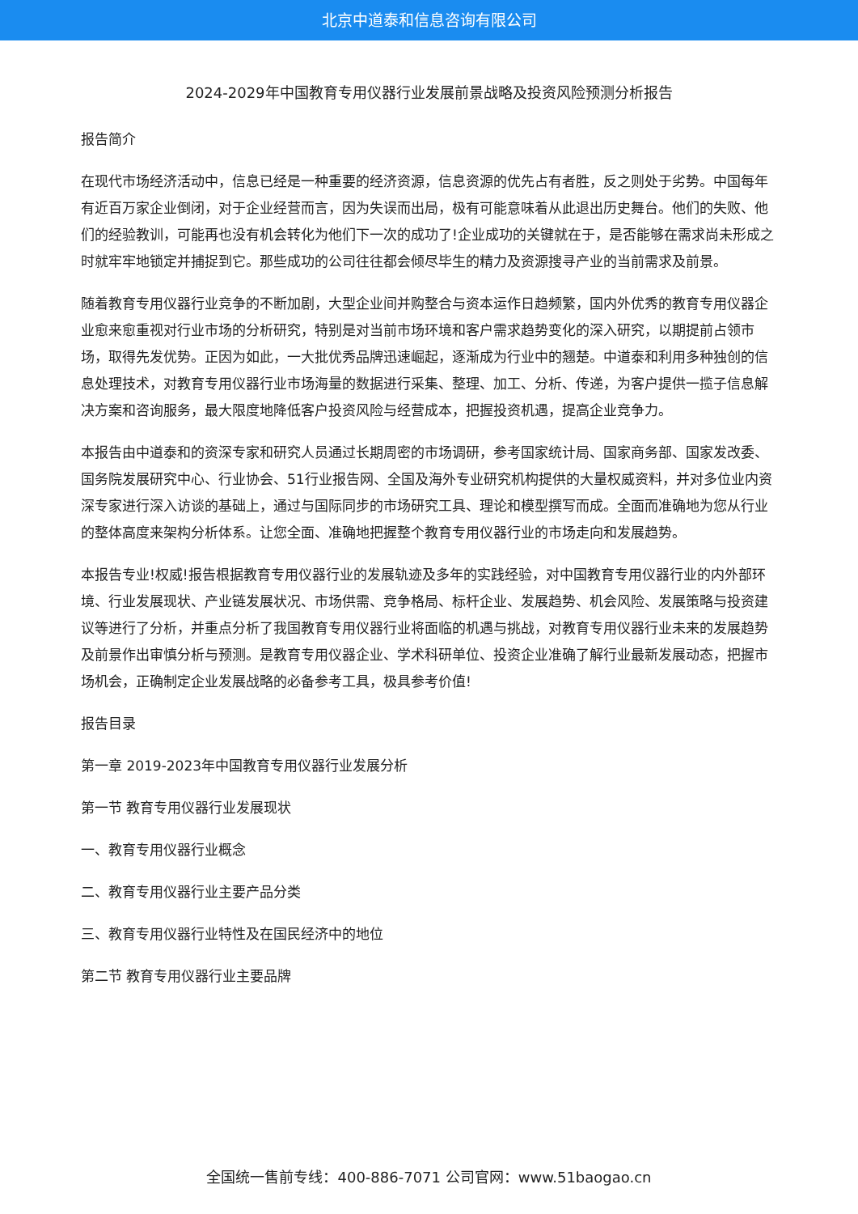北京中道泰和信息咨询有限公司
2024-2029年中国教育专用仪器行业发展前景战略及投资风险预测分析报告
报告简介
在现代市场经济活动中，信息已经是一种重要的经济资源，信息资源的优先占有者胜，反之则处于劣势。中国每年有近百万家企业倒闭，对于企业经营而言，因为失误而出局，极有可能意味着从此退出历史舞台。他们的失败、他们的经验教训，可能再也没有机会转化为他们下一次的成功了!企业成功的关键就在于，是否能够在需求尚未形成之时就牢牢地锁定并捕捉到它。那些成功的公司往往都会倾尽毕生的精力及资源搜寻产业的当前需求及前景。
随着教育专用仪器行业竞争的不断加剧，大型企业间并购整合与资本运作日趋频繁，国内外优秀的教育专用仪器企业愈来愈重视对行业市场的分析研究，特别是对当前市场环境和客户需求趋势变化的深入研究，以期提前占领市场，取得先发优势。正因为如此，一大批优秀品牌迅速崛起，逐渐成为行业中的翘楚。中道泰和利用多种独创的信息处理技术，对教育专用仪器行业市场海量的数据进行采集、整理、加工、分析、传递，为客户提供一揽子信息解决方案和咨询服务，最大限度地降低客户投资风险与经营成本，把握投资机遇，提高企业竞争力。
本报告由中道泰和的资深专家和研究人员通过长期周密的市场调研，参考国家统计局、国家商务部、国家发改委、国务院发展研究中心、行业协会、51行业报告网、全国及海外专业研究机构提供的大量权威资料，并对多位业内资深专家进行深入访谈的基础上，通过与国际同步的市场研究工具、理论和模型撰写而成。全面而准确地为您从行业的整体高度来架构分析体系。让您全面、准确地把握整个教育专用仪器行业的市场走向和发展趋势。
本报告专业!权威!报告根据教育专用仪器行业的发展轨迹及多年的实践经验，对中国教育专用仪器行业的内外部环境、行业发展现状、产业链发展状况、市场供需、竞争格局、标杆企业、发展趋势、机会风险、发展策略与投资建议等进行了分析，并重点分析了我国教育专用仪器行业将面临的机遇与挑战，对教育专用仪器行业未来的发展趋势及前景作出审慎分析与预测。是教育专用仪器企业、学术科研单位、投资企业准确了解行业最新发展动态，把握市场机会，正确制定企业发展战略的必备参考工具，极具参考价值!
报告目录
第一章 2019-2023年中国教育专用仪器行业发展分析
第一节 教育专用仪器行业发展现状
一、教育专用仪器行业概念
二、教育专用仪器行业主要产品分类
三、教育专用仪器行业特性及在国民经济中的地位
第二节 教育专用仪器行业主要品牌
全国统一售前专线：400-886-7071 公司官网：www.51baogao.cn